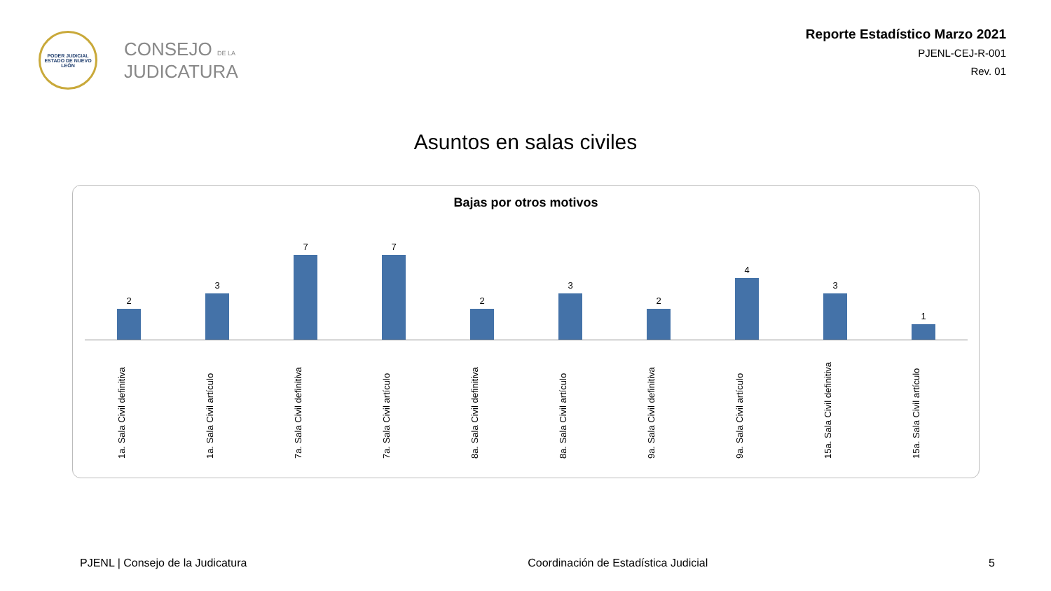PODER JUDICIAL
ESTADO DE NUEVO LEÓN
CONSEJO DE LA
JUDICATURA
Reporte Estadístico Marzo 2021
PJENL-CEJ-R-001
Rev. 01
Asuntos en salas civiles
Bajas por otros motivos
2 3 7 7 2 3 2 4 3 1
1a. Sala Civil definitiva
1a. Sala Civil artículo
7a. Sala Civil definitiva
7a. Sala Civil artículo
8a. Sala Civil definitiva
8a. Sala Civil artículo
9a. Sala Civil definitiva
9a. Sala Civil artículo
15a. Sala Civil definitiva
15a. Sala Civil artículo
PJENL | Consejo de la Judicatura Coordinación de Estadística Judicial 5